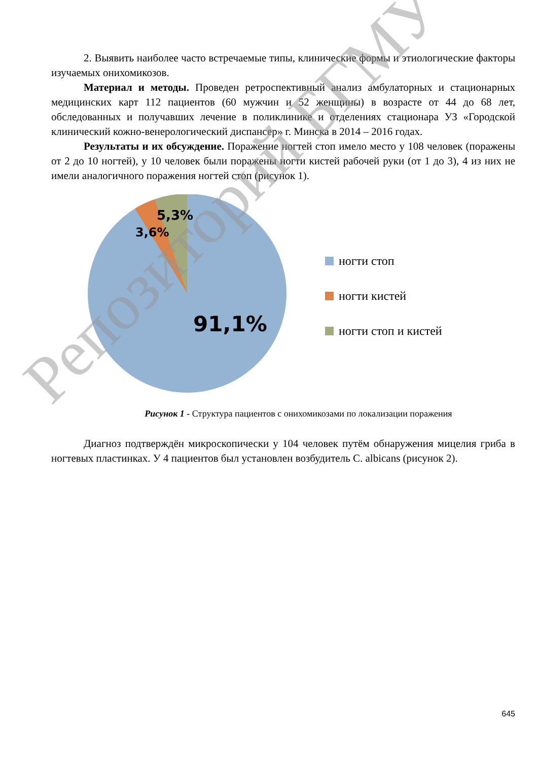2. Выявить наиболее часто встречаемые типы, клинические формы и этиологические факторы изучаемых онихомикозов.
Материал и методы. Проведен ретроспективный анализ амбулаторных и стационарных медицинских карт 112 пациентов (60 мужчин и 52 женщины) в возрасте от 44 до 68 лет, обследованных и получавших лечение в поликлинике и отделениях стационара УЗ «Городской клинический кожно-венерологический диспансер» г. Минска в 2014 – 2016 годах.
Результаты и их обсуждение. Поражение ногтей стоп имело место у 108 человек (поражены от 2 до 10 ногтей), у 10 человек были поражены ногти кистей рабочей руки (от 1 до 3), 4 из них не имели аналогичного поражения ногтей стоп (рисунок 1).
5,3%
3,6%
91,1%
ногти стоп
ногти кистей
ногти стоп и кистей
Рисунок 1 - Структура пациентов с онихомикозами по локализации поражения
Диагноз подтверждён микроскопически у 104 человек путём обнаружения мицелия гриба в ногтевых пластинках. У 4 пациентов был установлен возбудитель C. albicans (рисунок 2).
Репозиторий БГМУ
645